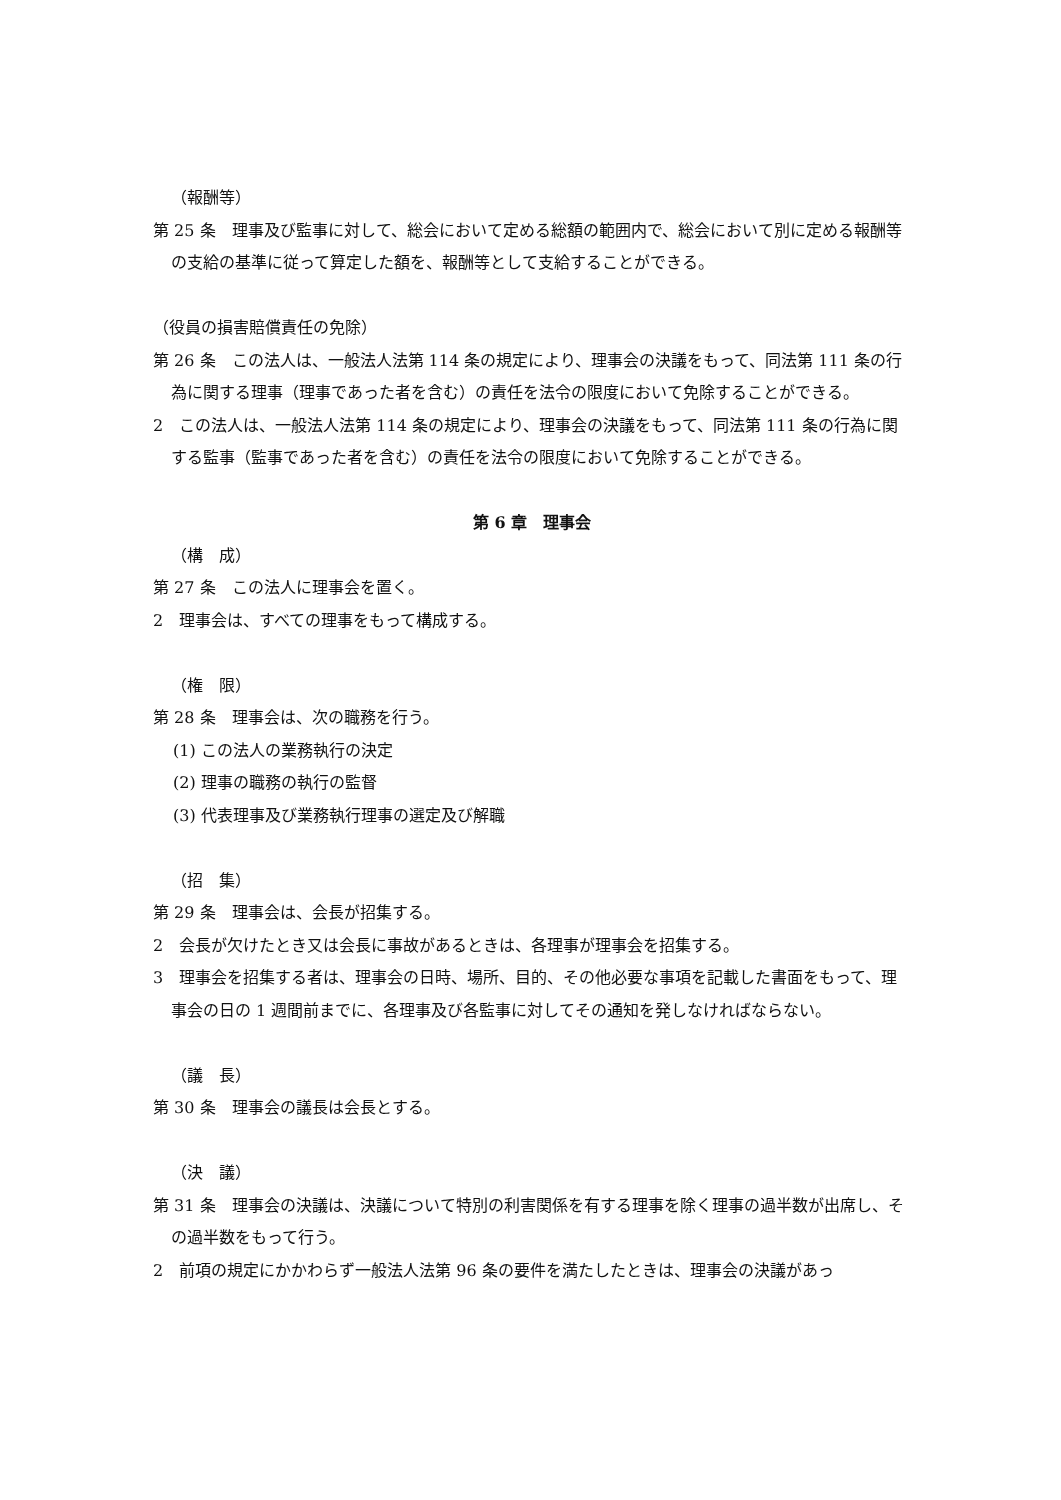（報酬等）
第 25 条　理事及び監事に対して、総会において定める総額の範囲内で、総会において別に定める報酬等の支給の基準に従って算定した額を、報酬等として支給することができる。
（役員の損害賠償責任の免除）
第 26 条　この法人は、一般法人法第 114 条の規定により、理事会の決議をもって、同法第 111 条の行為に関する理事（理事であった者を含む）の責任を法令の限度において免除することができる。
2　この法人は、一般法人法第 114 条の規定により、理事会の決議をもって、同法第 111 条の行為に関する監事（監事であった者を含む）の責任を法令の限度において免除することができる。
第 6 章　理事会
（構　成）
第 27 条　この法人に理事会を置く。
2　理事会は、すべての理事をもって構成する。
（権　限）
第 28 条　理事会は、次の職務を行う。
(1) この法人の業務執行の決定
(2) 理事の職務の執行の監督
(3) 代表理事及び業務執行理事の選定及び解職
（招　集）
第 29 条　理事会は、会長が招集する。
2　会長が欠けたとき又は会長に事故があるときは、各理事が理事会を招集する。
3　理事会を招集する者は、理事会の日時、場所、目的、その他必要な事項を記載した書面をもって、理事会の日の 1 週間前までに、各理事及び各監事に対してその通知を発しなければならない。
（議　長）
第 30 条　理事会の議長は会長とする。
（決　議）
第 31 条　理事会の決議は、決議について特別の利害関係を有する理事を除く理事の過半数が出席し、その過半数をもって行う。
2　前項の規定にかかわらず一般法人法第 96 条の要件を満たしたときは、理事会の決議があっ